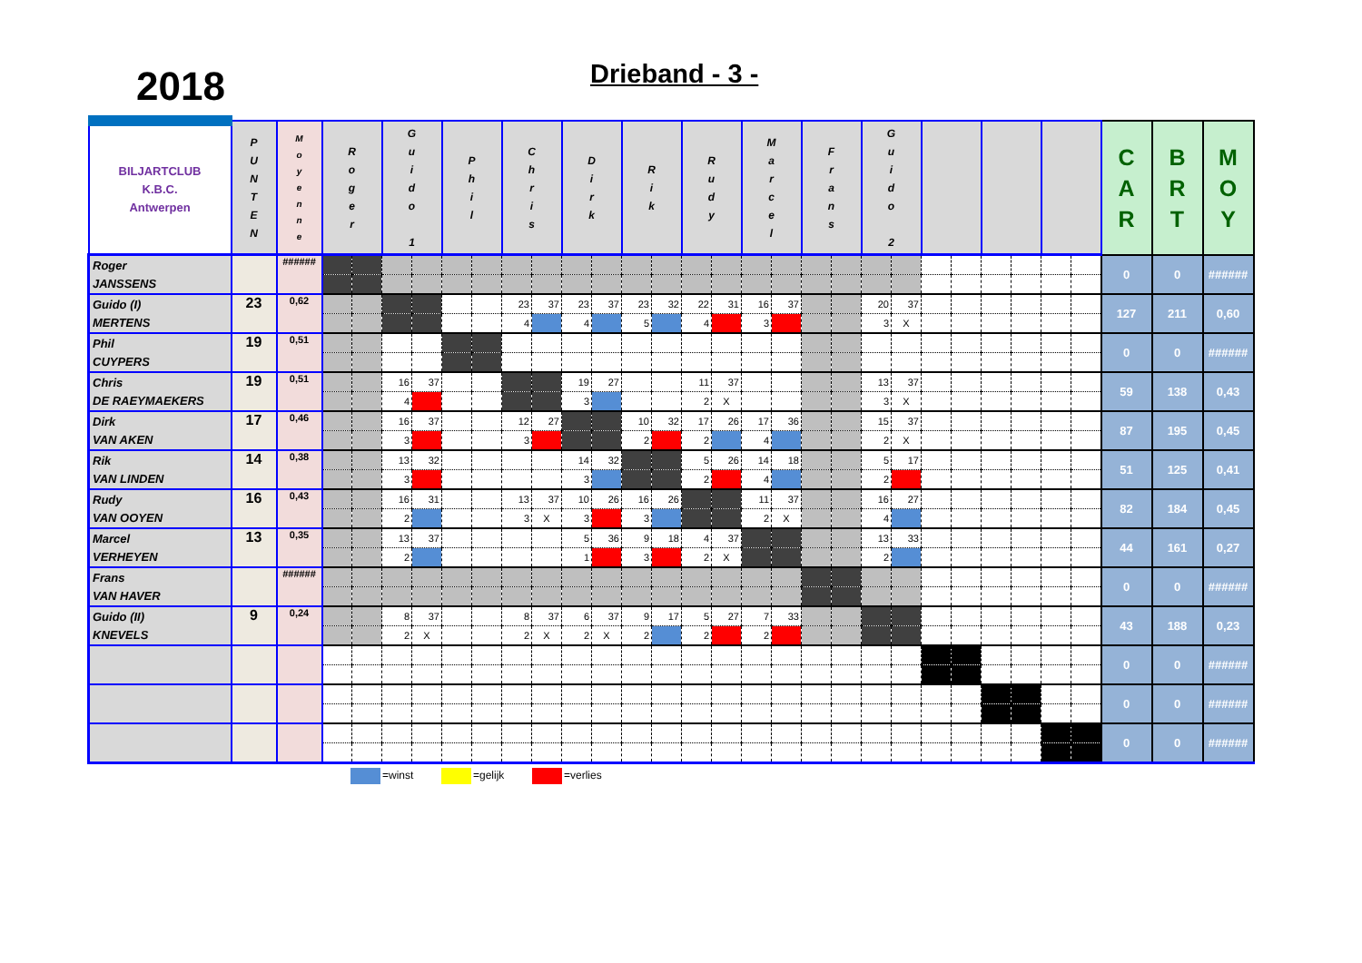2018
Drieband - 3 -
| BILJARTCLUB K.B.C. Antwerpen | P U N T E N | M o y e n n e | R o g e r | | G u i d o 1 | | P h i l | | C h r i s | | D i r k | | R i k | | R u d y | | M a r c e l | | F r a n s | | G u i d o 2 | | | | | | | | C A R | B R T | M O Y |
| --- | --- | --- | --- | --- | --- | --- | --- | --- | --- | --- | --- | --- | --- | --- | --- | --- | --- | --- | --- | --- | --- | --- | --- | --- | --- | --- | --- | --- | --- | --- | --- |
| Roger JANSSENS | | ###### | | | | | | | | | | | | | | | | | | | | | | | | | | | 0 | 0 | ###### |
| Guido (I) MERTENS | 23 | 0,62 | | | | | | | 23 | 37 | 23 | 37 | 23 | 32 | 22 | 31 | 16 | 37 | | | 20 | 37 | | | | | | | 127 | 211 | 0,60 |
| | | | | | | | | | 4 | | 4 | | 5 | | 4 | | 3 | | | | 3 | X | | | | | | | | | |
| Phil CUYPERS | 19 | 0,51 | | | | | | | | | | | | | | | | | | | | | | | | | | | 0 | 0 | ###### |
| Chris DE RAEYMAEKERS | 19 | 0,51 | | | 16 | 37 | | | | | 19 | 27 | | | 11 | 37 | | | | | 13 | 37 | | | | | | | 59 | 138 | 0,43 |
| | | | | | 4 | | | | | | 3 | | | | 2 | X | | | | | 3 | X | | | | | | | | | |
| Dirk VAN AKEN | 17 | 0,46 | | | 16 | 37 | | | 12 | 27 | | | 10 | 32 | 17 | 26 | 17 | 36 | | | 15 | 37 | | | | | | | 87 | 195 | 0,45 |
| | | | | | 3 | | | | 3 | | | | 2 | | 2 | | 4 | | | | 2 | X | | | | | | | | | |
| Rik VAN LINDEN | 14 | 0,38 | | | 13 | 32 | | | | | 14 | 32 | | | 5 | 26 | 14 | 18 | | | 5 | 17 | | | | | | | 51 | 125 | 0,41 |
| | | | | | 3 | | | | | | 3 | | | | 2 | | 4 | | | | 2 | | | | | | | | | | |
| Rudy VAN OOYEN | 16 | 0,43 | | | 16 | 31 | | | 13 | 37 | 10 | 26 | 16 | 26 | | | 11 | 37 | | | 16 | 27 | | | | | | | 82 | 184 | 0,45 |
| | | | | | 2 | | | | 3 | X | 3 | | 3 | | | | 2 | X | | | 4 | | | | | | | | | | |
| Marcel VERHEYEN | 13 | 0,35 | | | 13 | 37 | | | | | 5 | 36 | 9 | 18 | 4 | 37 | | | | | 13 | 33 | | | | | | | 44 | 161 | 0,27 |
| | | | | | 2 | | | | | | 1 | | 3 | | 2 | X | | | | | 2 | | | | | | | | | | |
| Frans VAN HAVER | | ###### | | | | | | | | | | | | | | | | | | | | | | | | | | | 0 | 0 | ###### |
| Guido (II) KNEVELS | 9 | 0,24 | | | 8 | 37 | | | 8 | 37 | 6 | 37 | 9 | 17 | 5 | 27 | 7 | 33 | | | | | | | | | | | 43 | 188 | 0,23 |
| | | | | | 2 | X | | | 2 | X | 2 | X | 2 | | 2 | | 2 | | | | | | | | | | | | | | |
| | | | | | | | | | | | | | | | | | | | | | | | | | | | | | 0 | 0 | ###### |
| | | | | | | | | | | | | | | | | | | | | | | | | | | | | | 0 | 0 | ###### |
| | | | | | | | | | | | | | | | | | | | | | | | | | | | | | 0 | 0 | ###### |
=winst =gelijk =verlies